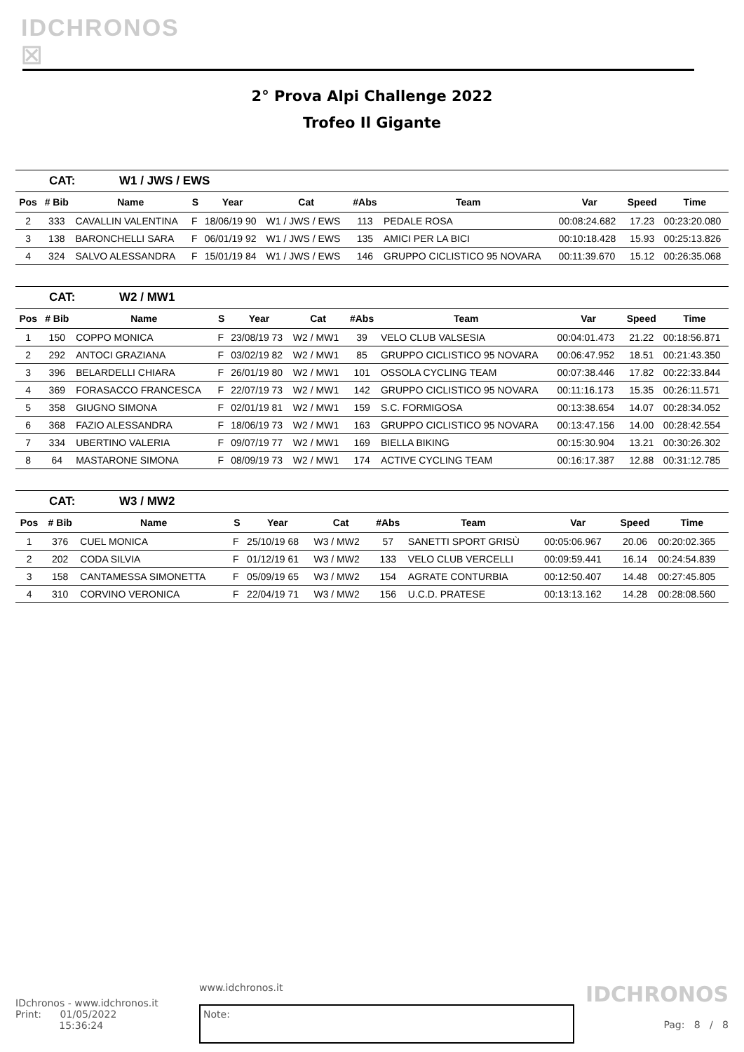IDCHRONOS ☒
2° Prova Alpi Challenge 2022
Trofeo Il Gigante
CAT: W1 / JWS / EWS
| Pos | # Bib | Name | S | Year | Cat | #Abs | Team | Var | Speed | Time |
| --- | --- | --- | --- | --- | --- | --- | --- | --- | --- | --- |
| 2 | 333 | CAVALLIN VALENTINA | F | 18/06/19 90 | W1 / JWS / EWS | 113 | PEDALE ROSA | 00:08:24.682 | 17.23 | 00:23:20.080 |
| 3 | 138 | BARONCHELLI SARA | F | 06/01/19 92 | W1 / JWS / EWS | 135 | AMICI PER LA BICI | 00:10:18.428 | 15.93 | 00:25:13.826 |
| 4 | 324 | SALVO ALESSANDRA | F | 15/01/19 84 | W1 / JWS / EWS | 146 | GRUPPO CICLISTICO 95 NOVARA | 00:11:39.670 | 15.12 | 00:26:35.068 |
CAT: W2 / MW1
| Pos | # Bib | Name | S | Year | Cat | #Abs | Team | Var | Speed | Time |
| --- | --- | --- | --- | --- | --- | --- | --- | --- | --- | --- |
| 1 | 150 | COPPO MONICA | F | 23/08/19 73 | W2 / MW1 | 39 | VELO CLUB VALSESIA | 00:04:01.473 | 21.22 | 00:18:56.871 |
| 2 | 292 | ANTOCI GRAZIANA | F | 03/02/19 82 | W2 / MW1 | 85 | GRUPPO CICLISTICO 95 NOVARA | 00:06:47.952 | 18.51 | 00:21:43.350 |
| 3 | 396 | BELARDELLI CHIARA | F | 26/01/19 80 | W2 / MW1 | 101 | OSSOLA CYCLING TEAM | 00:07:38.446 | 17.82 | 00:22:33.844 |
| 4 | 369 | FORASACCO FRANCESCA | F | 22/07/19 73 | W2 / MW1 | 142 | GRUPPO CICLISTICO 95 NOVARA | 00:11:16.173 | 15.35 | 00:26:11.571 |
| 5 | 358 | GIUGNO SIMONA | F | 02/01/19 81 | W2 / MW1 | 159 | S.C. FORMIGOSA | 00:13:38.654 | 14.07 | 00:28:34.052 |
| 6 | 368 | FAZIO ALESSANDRA | F | 18/06/19 73 | W2 / MW1 | 163 | GRUPPO CICLISTICO 95 NOVARA | 00:13:47.156 | 14.00 | 00:28:42.554 |
| 7 | 334 | UBERTINO VALERIA | F | 09/07/19 77 | W2 / MW1 | 169 | BIELLA BIKING | 00:15:30.904 | 13.21 | 00:30:26.302 |
| 8 | 64 | MASTARONE SIMONA | F | 08/09/19 73 | W2 / MW1 | 174 | ACTIVE CYCLING TEAM | 00:16:17.387 | 12.88 | 00:31:12.785 |
CAT: W3 / MW2
| Pos | # Bib | Name | S | Year | Cat | #Abs | Team | Var | Speed | Time |
| --- | --- | --- | --- | --- | --- | --- | --- | --- | --- | --- |
| 1 | 376 | CUEL MONICA | F | 25/10/19 68 | W3 / MW2 | 57 | SANETTI SPORT GRISÙ | 00:05:06.967 | 20.06 | 00:20:02.365 |
| 2 | 202 | CODA SILVIA | F | 01/12/19 61 | W3 / MW2 | 133 | VELO CLUB VERCELLI | 00:09:59.441 | 16.14 | 00:24:54.839 |
| 3 | 158 | CANTAMESSA SIMONETTA | F | 05/09/19 65 | W3 / MW2 | 154 | AGRATE CONTURBIA | 00:12:50.407 | 14.48 | 00:27:45.805 |
| 4 | 310 | CORVINO VERONICA | F | 22/04/19 71 | W3 / MW2 | 156 | U.C.D. PRATESE | 00:13:13.162 | 14.28 | 00:28:08.560 |
IDchronos - www.idchronos.it
Print: 01/05/2022
15:36:24
www.idchronos.it
Note:
IDCHRONOS
Pag: 8 / 8